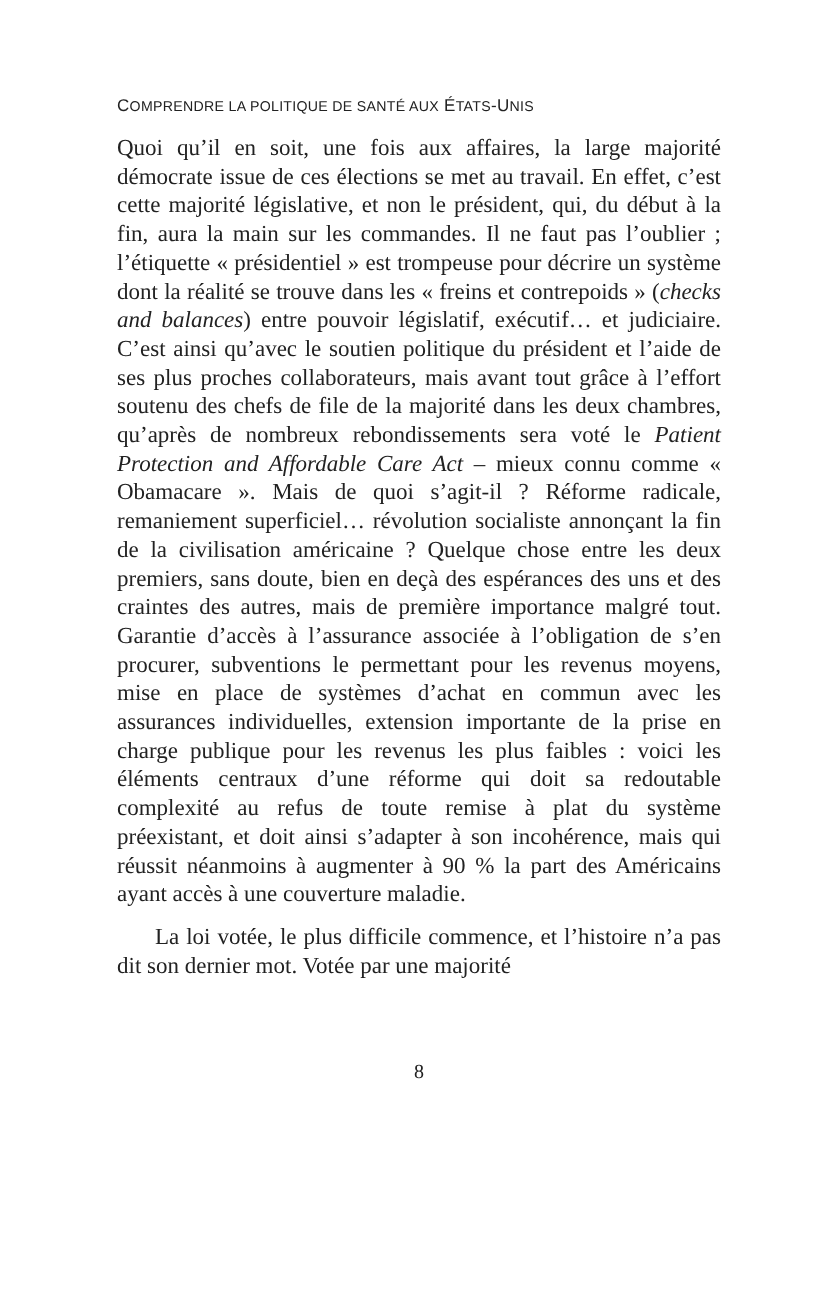COMPRENDRE LA POLITIQUE DE SANTÉ AUX ÉTATS-UNIS
Quoi qu’il en soit, une fois aux affaires, la large majorité démocrate issue de ces élections se met au travail. En effet, c’est cette majorité législative, et non le président, qui, du début à la fin, aura la main sur les commandes. Il ne faut pas l’oublier ; l’étiquette « présidentiel » est trompeuse pour décrire un système dont la réalité se trouve dans les « freins et contrepoids » (checks and balances) entre pouvoir législatif, exécutif… et judiciaire. C’est ainsi qu’avec le soutien politique du président et l’aide de ses plus proches collaborateurs, mais avant tout grâce à l’effort soutenu des chefs de file de la majorité dans les deux chambres, qu’après de nombreux rebondissements sera voté le Patient Protection and Affordable Care Act – mieux connu comme « Obamacare ». Mais de quoi s’agit-il ? Réforme radicale, remaniement superficiel… révolution socialiste annonçant la fin de la civilisation américaine ? Quelque chose entre les deux premiers, sans doute, bien en deçà des espérances des uns et des craintes des autres, mais de première importance malgré tout. Garantie d’accès à l’assurance associée à l’obligation de s’en procurer, subventions le permettant pour les revenus moyens, mise en place de systèmes d’achat en commun avec les assurances individuelles, extension importante de la prise en charge publique pour les revenus les plus faibles : voici les éléments centraux d’une réforme qui doit sa redoutable complexité au refus de toute remise à plat du système préexistant, et doit ainsi s’adapter à son incohérence, mais qui réussit néanmoins à augmenter à 90 % la part des Américains ayant accès à une couverture maladie.
La loi votée, le plus difficile commence, et l’histoire n’a pas dit son dernier mot. Votée par une majorité
8